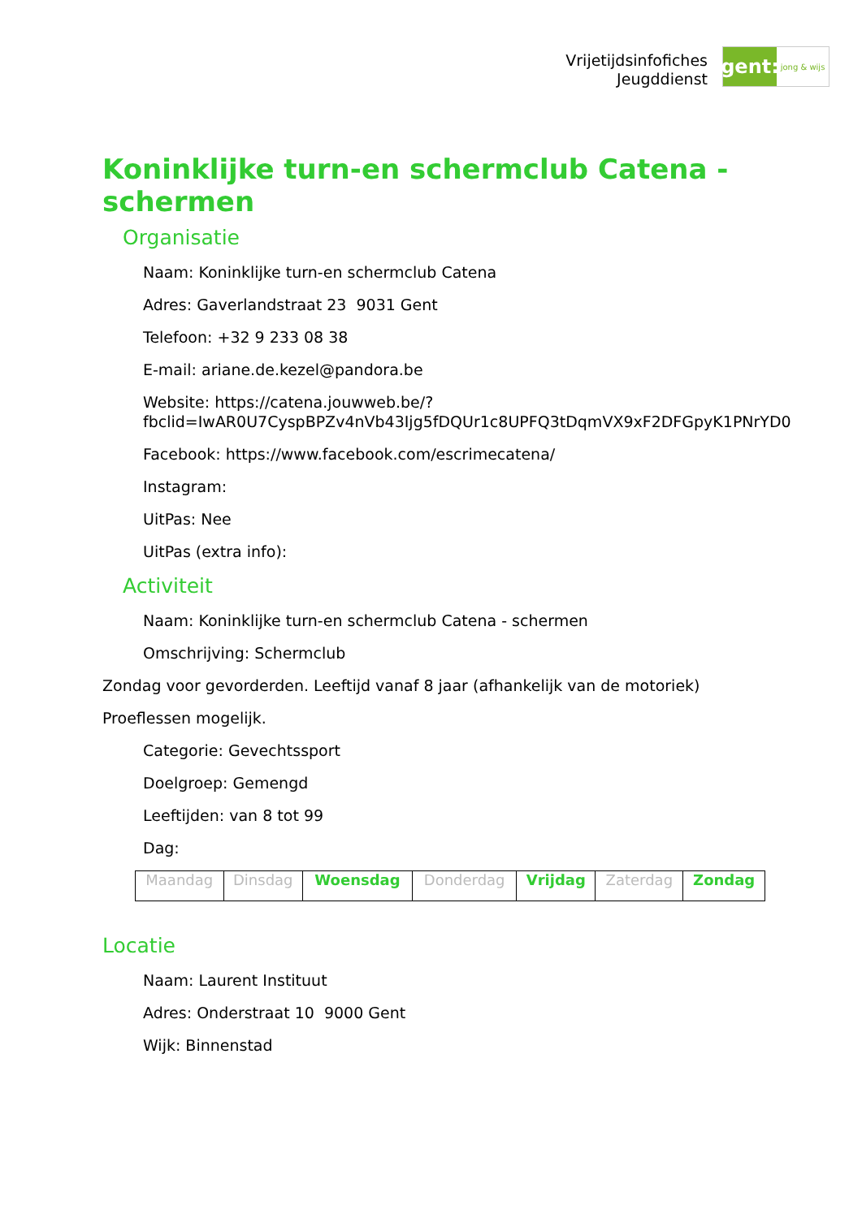Vrijetijdsinfofiches
Jeugddienst
gent:
jong & wijs
Koninklijke turn-en schermclub Catena - schermen
Organisatie
Naam: Koninklijke turn-en schermclub Catena
Adres: Gaverlandstraat 23 9031 Gent
Telefoon: +32 9 233 08 38
E-mail: ariane.de.kezel@pandora.be
Website: https://catena.jouwweb.be/?fbclid=IwAR0U7CyspBPZv4nVb43Ijg5fDQUr1c8UPFQ3tDqmVX9xF2DFGpyK1PNrYD0
Facebook: https://www.facebook.com/escrimecatena/
Instagram:
UitPas: Nee
UitPas (extra info):
Activiteit
Naam: Koninklijke turn-en schermclub Catena - schermen
Omschrijving: Schermclub
Zondag voor gevorderden. Leeftijd vanaf 8 jaar (afhankelijk van de motoriek)
Proeflessen mogelijk.
Categorie: Gevechtssport
Doelgroep: Gemengd
Leeftijden: van 8 tot 99
Dag:
| Maandag | Dinsdag | Woensdag | Donderdag | Vrijdag | Zaterdag | Zondag |
Locatie
Naam: Laurent Instituut
Adres: Onderstraat 10 9000 Gent
Wijk: Binnenstad